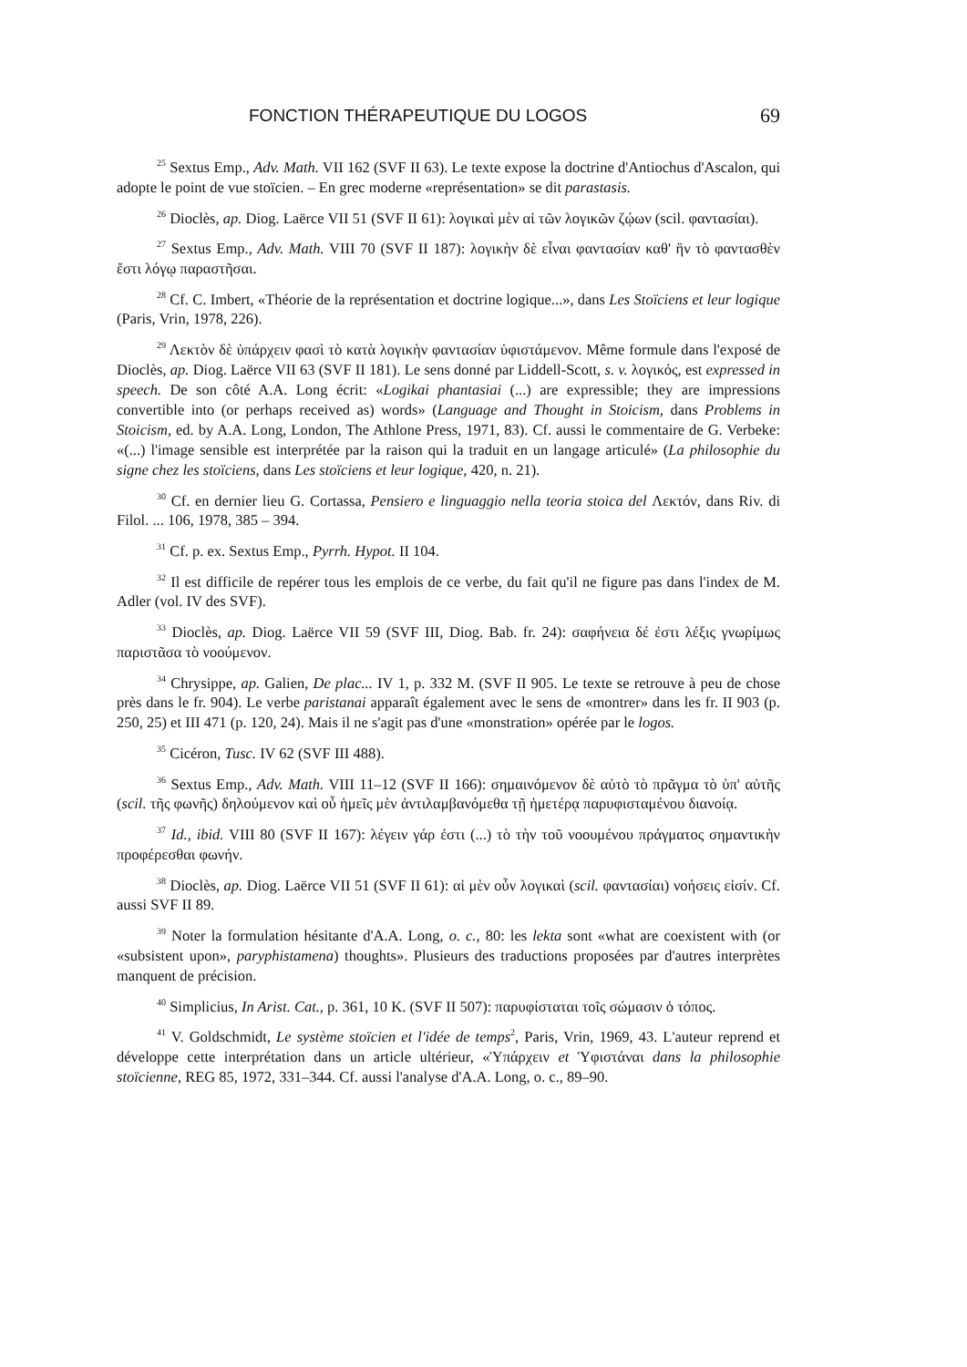FONCTION THÉRAPEUTIQUE DU LOGOS 69
<sup>25</sup> Sextus Emp., Adv. Math. VII 162 (SVF II 63). Le texte expose la doctrine d'Antiochus d'Ascalon, qui adopte le point de vue stoïcien. – En grec moderne «représentation» se dit parastasis.
<sup>26</sup> Dioclès, ap. Diog. Laërce VII 51 (SVF II 61): λογικαὶ μὲν αἱ τῶν λογικῶν ζῴων (scil. φαντασίαι).
<sup>27</sup> Sextus Emp., Adv. Math. VIII 70 (SVF II 187): λογικὴν δὲ εἶναι φαντασίαν καθ' ἣν τὸ φαντασθὲν ἔστι λόγῳ παραστῆσαι.
<sup>28</sup> Cf. C. Imbert, «Théorie de la représentation et doctrine logique...», dans Les Stoïciens et leur logique (Paris, Vrin, 1978, 226).
<sup>29</sup> Λεκτὸν δὲ ὑπάρχειν φασὶ τὸ κατὰ λογικὴν φαντασίαν ὑφιστάμενον. Même formule dans l'exposé de Dioclès, ap. Diog. Laërce VII 63 (SVF II 181). Le sens donné par Liddell-Scott, s. v. λογικός, est expressed in speech. De son côté A.A. Long écrit: «Logikai phantasiai (...) are expressible; they are impressions convertible into (or perhaps received as) words» (Language and Thought in Stoicism, dans Problems in Stoicism, ed. by A.A. Long, London, The Athlone Press, 1971, 83). Cf. aussi le commentaire de G. Verbeke: «(...) l'image sensible est interprétée par la raison qui la traduit en un langage articulé» (La philosophie du signe chez les stoïciens, dans Les stoïciens et leur logique, 420, n. 21).
<sup>30</sup> Cf. en dernier lieu G. Cortassa, Pensiero e linguaggio nella teoria stoica del Λεκτόν, dans Riv. di Filol. ... 106, 1978, 385 – 394.
<sup>31</sup> Cf. p. ex. Sextus Emp., Pyrrh. Hypot. II 104.
<sup>32</sup> Il est difficile de repérer tous les emplois de ce verbe, du fait qu'il ne figure pas dans l'index de M. Adler (vol. IV des SVF).
<sup>33</sup> Dioclès, ap. Diog. Laërce VII 59 (SVF III, Diog. Bab. fr. 24): σαφήνεια δέ ἐστι λέξις γνωρίμως παριστᾶσα τὸ νοούμενον.
<sup>34</sup> Chrysippe, ap. Galien, De plac... IV 1, p. 332 M. (SVF II 905. Le texte se retrouve à peu de chose près dans le fr. 904). Le verbe paristanai apparaît également avec le sens de «montrer» dans les fr. II 903 (p. 250, 25) et III 471 (p. 120, 24). Mais il ne s'agit pas d'une «monstration» opérée par le logos.
<sup>35</sup> Cicéron, Tusc. IV 62 (SVF III 488).
<sup>36</sup> Sextus Emp., Adv. Math. VIII 11–12 (SVF II 166): σημαινόμενον δὲ αὐτὸ τὸ πρᾶγμα τὸ ὑπ' αὐτῆς (scil. τῆς φωνῆς) δηλούμενον καὶ οὗ ἡμεῖς μὲν ἀντιλαμβανόμεθα τῇ ἡμετέρᾳ παρυφισταμένου διανοίᾳ.
<sup>37</sup> Id., ibid. VIII 80 (SVF II 167): λέγειν γάρ ἐστι (...) τὸ τὴν τοῦ νοουμένου πράγματος σημαντικὴν προφέρεσθαι φωνήν.
<sup>38</sup> Dioclès, ap. Diog. Laërce VII 51 (SVF II 61): αἱ μὲν οὖν λογικαὶ (scil. φαντασίαι) νοήσεις εἰσίν. Cf. aussi SVF II 89.
<sup>39</sup> Noter la formulation hésitante d'A.A. Long, o. c., 80: les lekta sont «what are coexistent with (or «subsistent upon», paryphistamena) thoughts». Plusieurs des traductions proposées par d'autres interprètes manquent de précision.
<sup>40</sup> Simplicius, In Arist. Cat., p. 361, 10 K. (SVF II 507): παρυφίσταται τοῖς σώμασιν ὁ τόπος.
<sup>41</sup> V. Goldschmidt, Le système stoïcien et l'idée de temps<sup>2</sup>, Paris, Vrin, 1969, 43. L'auteur reprend et développe cette interprétation dans un article ultérieur, «Ὑπάρχειν et Ὑφιστάναι dans la philosophie stoïcienne, REG 85, 1972, 331–344. Cf. aussi l'analyse d'A.A. Long, o. c., 89–90.